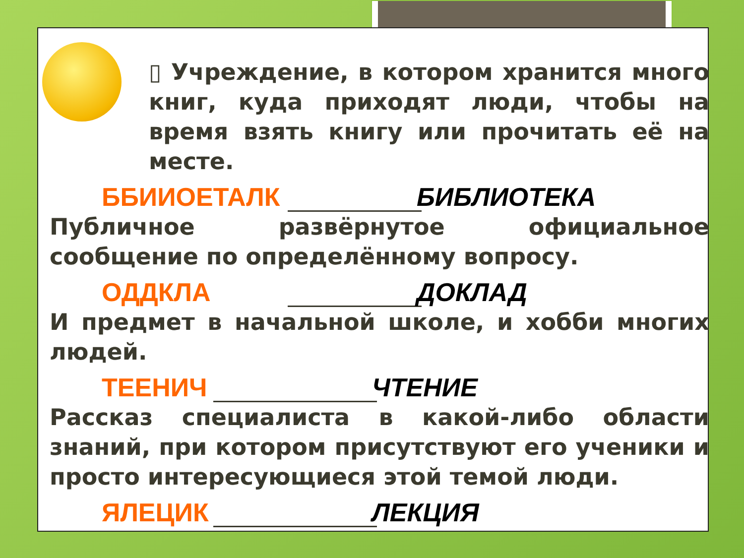▯ Учреждение, в котором хранится много книг, куда приходят люди, чтобы на время взять книгу или прочитать её на месте.
ББИИОЕТАЛК БИБЛИОТЕКА
Публичное развёрнутое официальное сообщение по определённому вопросу.
ОДДКЛА ДОКЛАД
И предмет в начальной школе, и хобби многих людей.
ТЕЕНИЧ ЧТЕНИЕ
Рассказ специалиста в какой-либо области знаний, при котором присутствуют его ученики и просто интересующиеся этой темой люди.
ЯЛЕЦИК ЛЕКЦИЯ